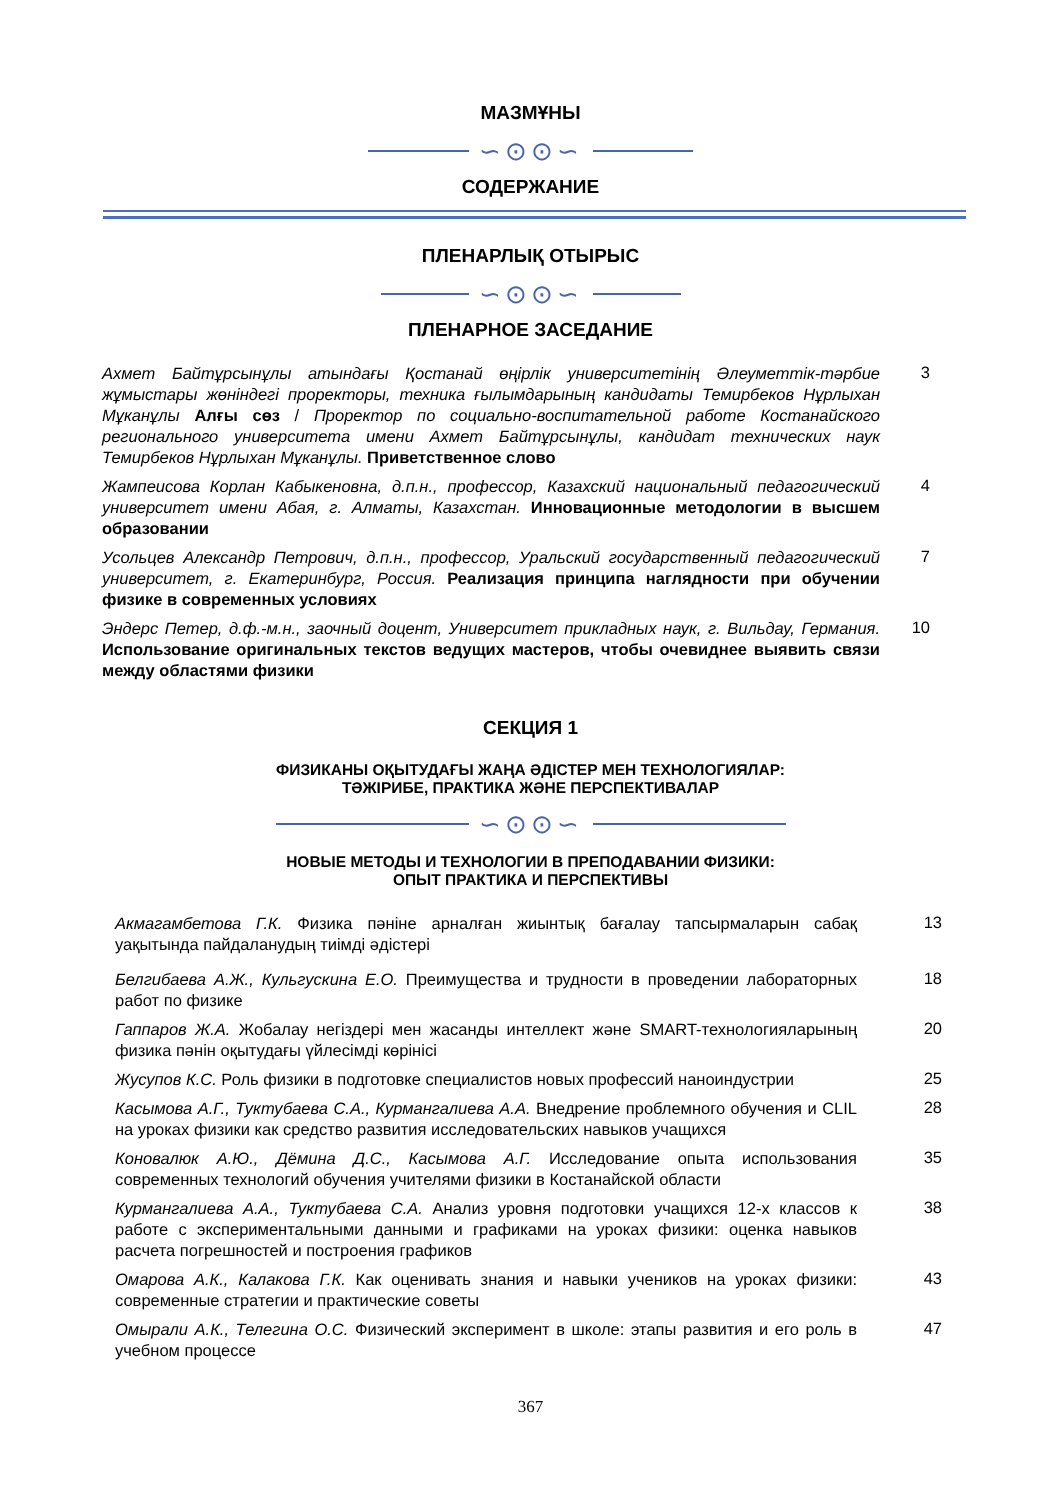МАЗМҰНЫ
∽⊙⊙∽
СОДЕРЖАНИЕ
ПЛЕНАРЛЫҚ ОТЫРЫС
∽⊙⊙∽
ПЛЕНАРНОЕ ЗАСЕДАНИЕ
Ахмет Байтұрсынұлы атындағы Қостанай өңірлік университетінің Әлеуметтік-тәрбие жұмыстары жөніндегі проректоры, техника ғылымдарының кандидаты Темирбеков Нұрлыхан Мұканұлы Алғы сөз / Проректор по социально-воспитательной работе Костанайского регионального университета имени Ахмет Байтұрсынұлы, кандидат технических наук Темирбеков Нұрлыхан Мұканұлы. Приветственное слово
3
Жампеисова Корлан Кабыкеновна, д.п.н., профессор, Казахский национальный педагогический университет имени Абая, г. Алматы, Казахстан. Инновационные методологии в высшем образовании
4
Усольцев Александр Петрович, д.п.н., профессор, Уральский государственный педагогический университет, г. Екатеринбург, Россия. Реализация принципа наглядности при обучении физике в современных условиях
7
Эндерс Петер, д.ф.-м.н., заочный доцент, Университет прикладных наук, г. Вильдау, Германия. Использование оригинальных текстов ведущих мастеров, чтобы очевиднее выявить связи между областями физики
10
СЕКЦИЯ 1
ФИЗИКАНЫ ОҚЫТУДАҒЫ ЖАҢА ӘДІСТЕР МЕН ТЕХНОЛОГИЯЛАР:
ТӘЖІРИБЕ, ПРАКТИКА ЖӘНЕ ПЕРСПЕКТИВАЛАР
∽⊙⊙∽
НОВЫЕ МЕТОДЫ И ТЕХНОЛОГИИ В ПРЕПОДАВАНИИ ФИЗИКИ:
ОПЫТ ПРАКТИКА И ПЕРСПЕКТИВЫ
Акмагамбетова Г.К. Физика пәніне арналған жиынтық бағалау тапсырмаларын сабақ уақытында пайдаланудың тиімді әдістері
13
Белгибаева А.Ж., Кульгускина Е.О. Преимущества и трудности в проведении лабораторных работ по физике
18
Гаппаров Ж.А. Жобалау негіздері мен жасанды интеллект және SMART-технологияларының физика пәнін оқытудағы үйлесімді көрінісі
20
Жусупов К.С. Роль физики в подготовке специалистов новых профессий наноиндустрии
25
Касымова А.Г., Туктубаева С.А., Курмангалиева А.А. Внедрение проблемного обучения и CLIL на уроках физики как средство развития исследовательских навыков учащихся
28
Коновалюк А.Ю., Дёмина Д.С., Касымова А.Г. Исследование опыта использования современных технологий обучения учителями физики в Костанайской области
35
Курмангалиева А.А., Туктубаева С.А. Анализ уровня подготовки учащихся 12-х классов к работе с экспериментальными данными и графиками на уроках физики: оценка навыков расчета погрешностей и построения графиков
38
Омарова А.К., Калакова Г.К. Как оценивать знания и навыки учеников на уроках физики: современные стратегии и практические советы
43
Омырали А.К., Телегина О.С. Физический эксперимент в школе: этапы развития и его роль в учебном процессе
47
367